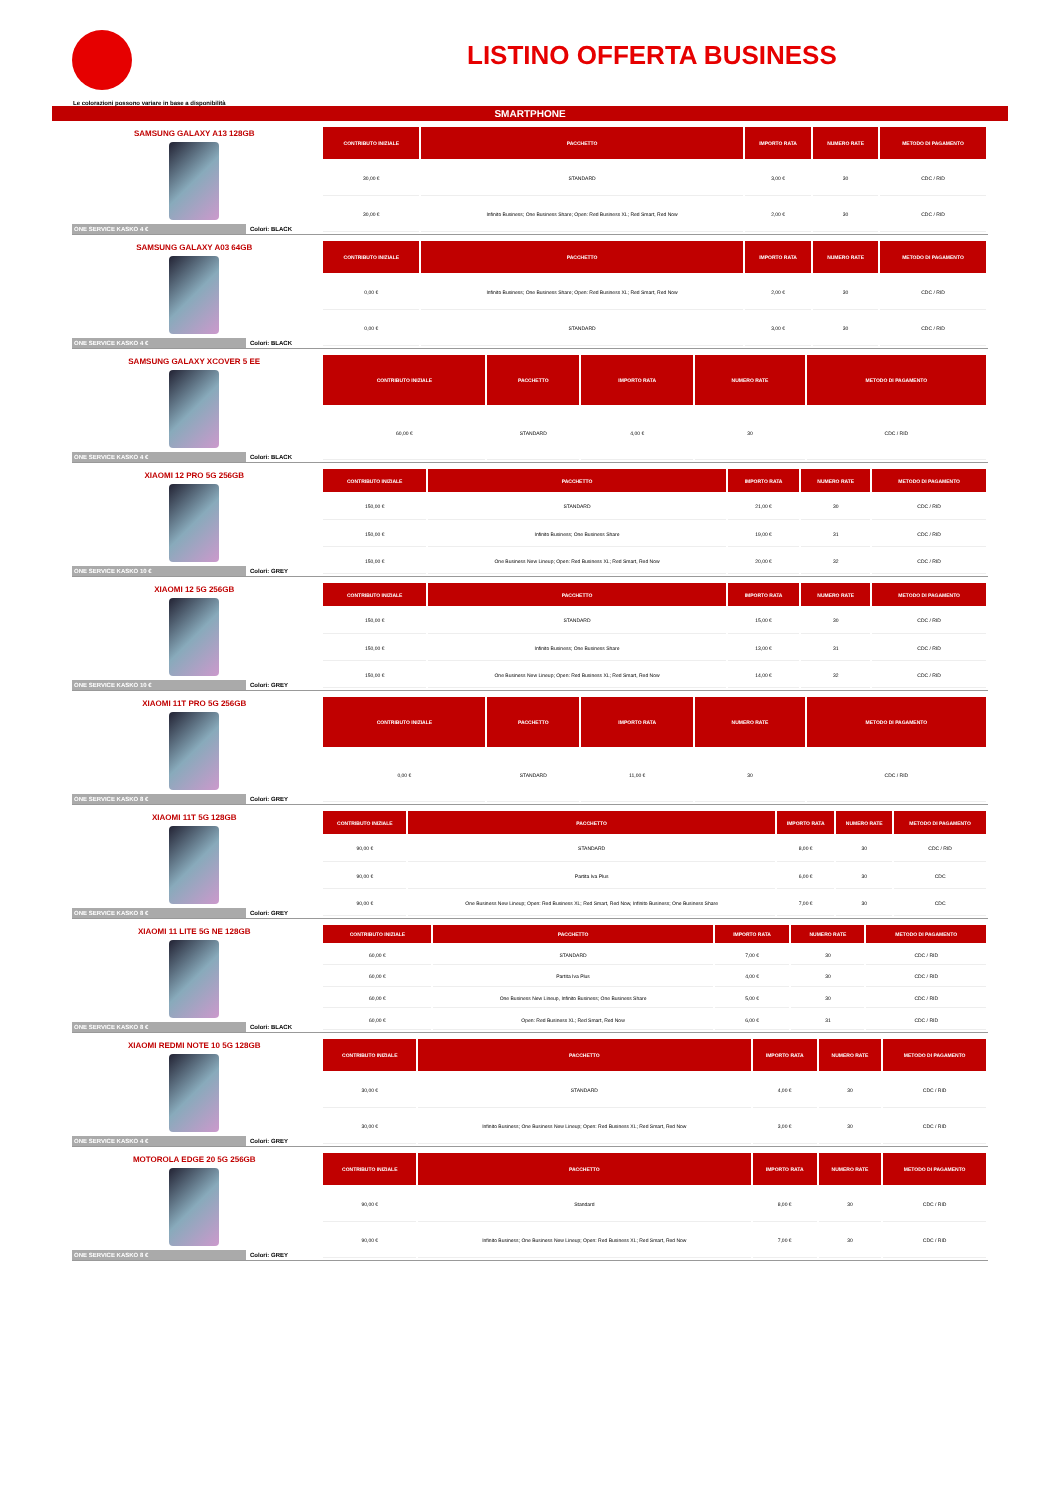LISTINO OFFERTA BUSINESS
Le colorazioni possono variare in base a disponibilità
SMARTPHONE
SAMSUNG GALAXY A13 128GB
ONE SERVICE KASKO 4 € Colori: BLACK
| CONTRIBUTO INIZIALE | PACCHETTO | IMPORTO RATA | NUMERO RATE | METODO DI PAGAMENTO |
| --- | --- | --- | --- | --- |
| 30,00 € | STANDARD | 3,00 € | 30 | CDC / RID |
| 30,00 € | Infinito Business; One Business Share; Open: Red Business XL; Red Smart, Red Now | 2,00 € | 30 | CDC / RID |
SAMSUNG GALAXY A03 64GB
ONE SERVICE KASKO 4 € Colori: BLACK
| CONTRIBUTO INIZIALE | PACCHETTO | IMPORTO RATA | NUMERO RATE | METODO DI PAGAMENTO |
| --- | --- | --- | --- | --- |
| 0,00 € | Infinito Business; One Business Share; Open: Red Business XL; Red Smart, Red Now | 2,00 € | 30 | CDC / RID |
| 0,00 € | STANDARD | 3,00 € | 30 | CDC / RID |
SAMSUNG GALAXY XCOVER 5 EE
ONE SERVICE KASKO 4 € Colori: BLACK
| CONTRIBUTO INIZIALE | PACCHETTO | IMPORTO RATA | NUMERO RATE | METODO DI PAGAMENTO |
| --- | --- | --- | --- | --- |
| 60,00 € | STANDARD | 4,00 € | 30 | CDC / RID |
XIAOMI 12 PRO 5G 256GB
ONE SERVICE KASKO 10 € Colori: GREY
| CONTRIBUTO INIZIALE | PACCHETTO | IMPORTO RATA | NUMERO RATE | METODO DI PAGAMENTO |
| --- | --- | --- | --- | --- |
| 150,00 € | STANDARD | 21,00 € | 30 | CDC / RID |
| 150,00 € | Infinito Business; One Business Share | 19,00 € | 31 | CDC / RID |
| 150,00 € | One Business New Lineup; Open: Red Business XL; Red Smart, Red Now | 20,00 € | 32 | CDC / RID |
XIAOMI 12 5G 256GB
ONE SERVICE KASKO 10 € Colori: GREY
| CONTRIBUTO INIZIALE | PACCHETTO | IMPORTO RATA | NUMERO RATE | METODO DI PAGAMENTO |
| --- | --- | --- | --- | --- |
| 150,00 € | STANDARD | 15,00 € | 30 | CDC / RID |
| 150,00 € | Infinito Business; One Business Share | 13,00 € | 31 | CDC / RID |
| 150,00 € | One Business New Lineup; Open: Red Business XL; Red Smart, Red Now | 14,00 € | 32 | CDC / RID |
XIAOMI 11T PRO 5G 256GB
ONE SERVICE KASKO 8 € Colori: GREY
| CONTRIBUTO INIZIALE | PACCHETTO | IMPORTO RATA | NUMERO RATE | METODO DI PAGAMENTO |
| --- | --- | --- | --- | --- |
| 0,00 € | STANDARD | 11,00 € | 30 | CDC / RID |
XIAOMI 11T 5G 128GB
ONE SERVICE KASKO 8 € Colori: GREY
| CONTRIBUTO INIZIALE | PACCHETTO | IMPORTO RATA | NUMERO RATE | METODO DI PAGAMENTO |
| --- | --- | --- | --- | --- |
| 90,00 € | STANDARD | 8,00 € | 30 | CDC / RID |
| 90,00 € | Partita Iva Plus | 6,00 € | 30 | CDC |
| 90,00 € | One Business New Lineup; Open: Red Business XL; Red Smart, Red Now, Infinito Business; One Business Share | 7,00 € | 30 | CDC |
XIAOMI 11 LITE 5G NE 128GB
ONE SERVICE KASKO 8 € Colori: BLACK
| CONTRIBUTO INIZIALE | PACCHETTO | IMPORTO RATA | NUMERO RATE | METODO DI PAGAMENTO |
| --- | --- | --- | --- | --- |
| 60,00 € | STANDARD | 7,00 € | 30 | CDC / RID |
| 60,00 € | Partita Iva Plus | 4,00 € | 30 | CDC / RID |
| 60,00 € | One Business New Lineup, Infinito Business; One Business Share | 5,00 € | 30 | CDC / RID |
| 60,00 € | Open: Red Business XL; Red Smart, Red Now | 6,00 € | 31 | CDC / RID |
XIAOMI REDMI NOTE 10 5G 128GB
ONE SERVICE KASKO 4 € Colori: GREY
| CONTRIBUTO INIZIALE | PACCHETTO | IMPORTO RATA | NUMERO RATE | METODO DI PAGAMENTO |
| --- | --- | --- | --- | --- |
| 30,00 € | STANDARD | 4,00 € | 30 | CDC / RID |
| 30,00 € | Infinito Business; One Business New Lineup; Open: Red Business XL; Red Smart, Red Now | 3,00 € | 30 | CDC / RID |
MOTOROLA EDGE 20 5G 256GB
ONE SERVICE KASKO 8 € Colori: GREY
| CONTRIBUTO INIZIALE | PACCHETTO | IMPORTO RATA | NUMERO RATE | METODO DI PAGAMENTO |
| --- | --- | --- | --- | --- |
| 90,00 € | Standard | 8,00 € | 30 | CDC / RID |
| 90,00 € | Infinito Business; One Business New Lineup; Open: Red Business XL; Red Smart, Red Now | 7,00 € | 30 | CDC / RID |